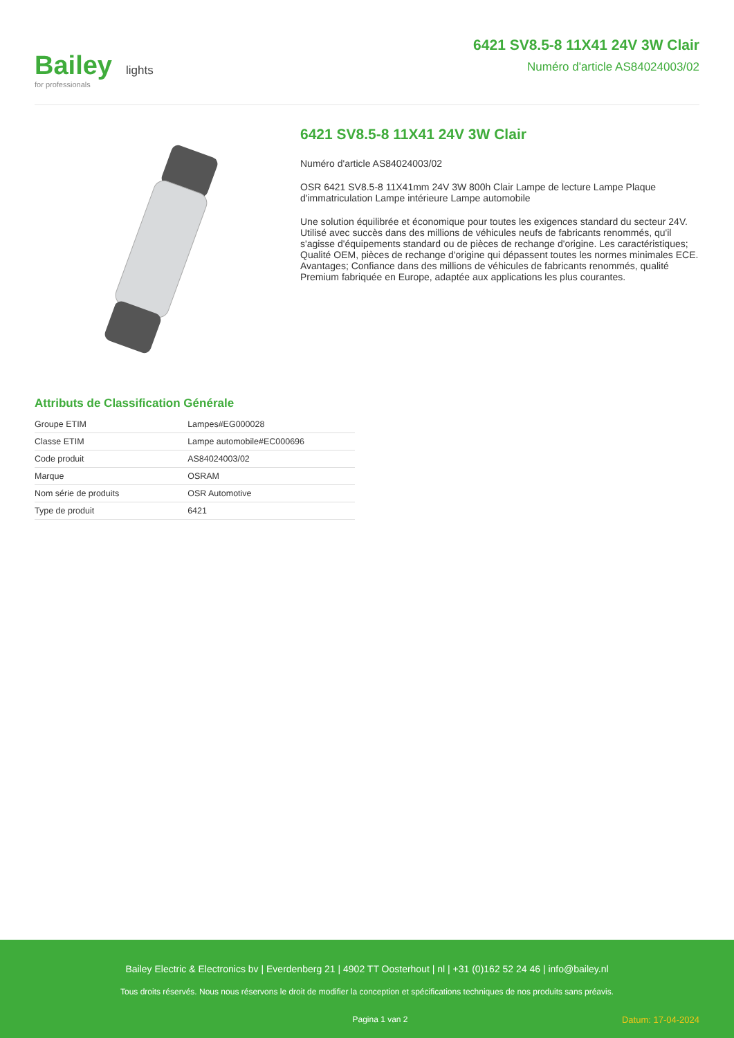Bailey lights
for professionals
6421 SV8.5-8 11X41 24V 3W Clair
Numéro d'article AS84024003/02
6421 SV8.5-8 11X41 24V 3W Clair
Numéro d'article AS84024003/02
OSR 6421 SV8.5-8 11X41mm 24V 3W 800h Clair Lampe de lecture Lampe Plaque d'immatriculation Lampe intérieure Lampe automobile
Une solution équilibrée et économique pour toutes les exigences standard du secteur 24V. Utilisé avec succès dans des millions de véhicules neufs de fabricants renommés, qu'il s'agisse d'équipements standard ou de pièces de rechange d'origine. Les caractéristiques; Qualité OEM, pièces de rechange d'origine qui dépassent toutes les normes minimales ECE. Avantages; Confiance dans des millions de véhicules de fabricants renommés, qualité Premium fabriquée en Europe, adaptée aux applications les plus courantes.
Attributs de Classification Générale
| Groupe ETIM | Lampes#EG000028 |
| Classe ETIM | Lampe automobile#EC000696 |
| Code produit | AS84024003/02 |
| Marque | OSRAM |
| Nom série de produits | OSR Automotive |
| Type de produit | 6421 |
Bailey Electric & Electronics bv | Everdenberg 21 | 4902 TT Oosterhout | nl | +31 (0)162 52 24 46 | info@bailey.nl
Tous droits réservés. Nous nous réservons le droit de modifier la conception et spécifications techniques de nos produits sans préavis.
Pagina 1 van 2 Datum: 17-04-2024